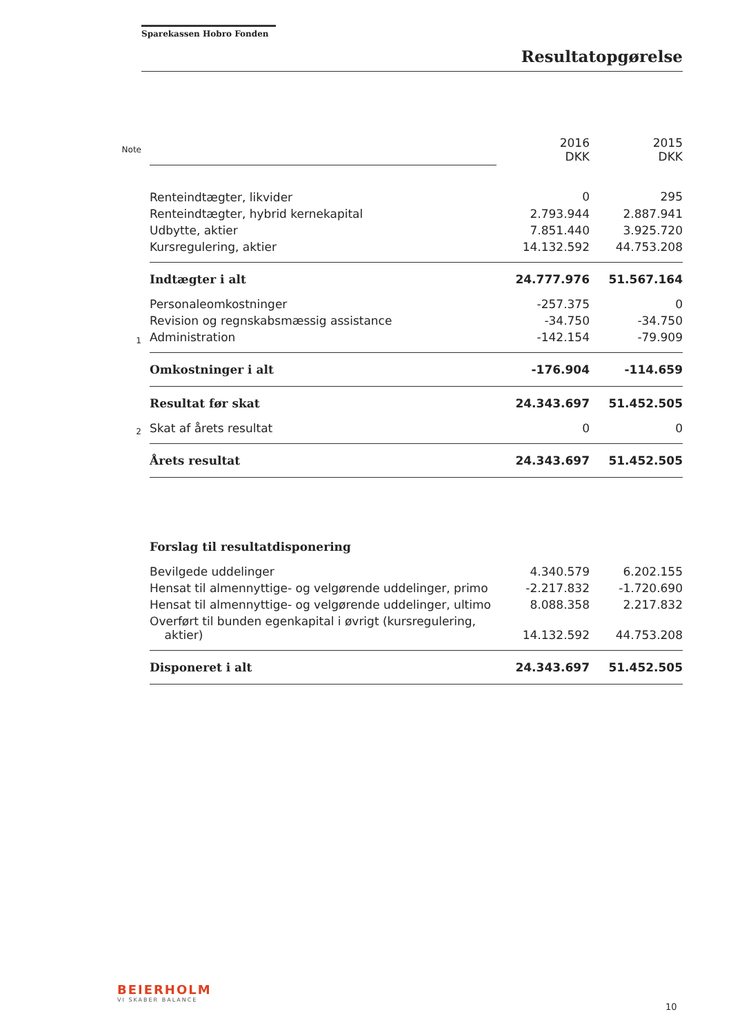Sparekassen Hobro Fonden
Resultatopgørelse
| Note | | 2016 DKK | 2015 DKK |
| | Renteindtægter, likvider | 0 | 295 |
| | Renteindtægter, hybrid kernekapital | 2.793.944 | 2.887.941 |
| | Udbytte, aktier | 7.851.440 | 3.925.720 |
| | Kursregulering, aktier | 14.132.592 | 44.753.208 |
| | Indtægter i alt | 24.777.976 | 51.567.164 |
| | Personaleomkostninger | -257.375 | 0 |
| | Revision og regnskabsmæssig assistance | -34.750 | -34.750 |
| 1 | Administration | -142.154 | -79.909 |
| | Omkostninger i alt | -176.904 | -114.659 |
| | Resultat før skat | 24.343.697 | 51.452.505 |
| 2 | Skat af årets resultat | 0 | 0 |
| | Årets resultat | 24.343.697 | 51.452.505 |
| | Forslag til resultatdisponering | | |
| | Bevilgede uddelinger | 4.340.579 | 6.202.155 |
| | Hensat til almennyttige- og velgørende uddelinger, primo | -2.217.832 | -1.720.690 |
| | Hensat til almennyttige- og velgørende uddelinger, ultimo | 8.088.358 | 2.217.832 |
| | Overført til bunden egenkapital i øvrigt (kursregulering, aktier) | 14.132.592 | 44.753.208 |
| | Disponeret i alt | 24.343.697 | 51.452.505 |
BEIERHOLM
VI SKABER BALANCE
10